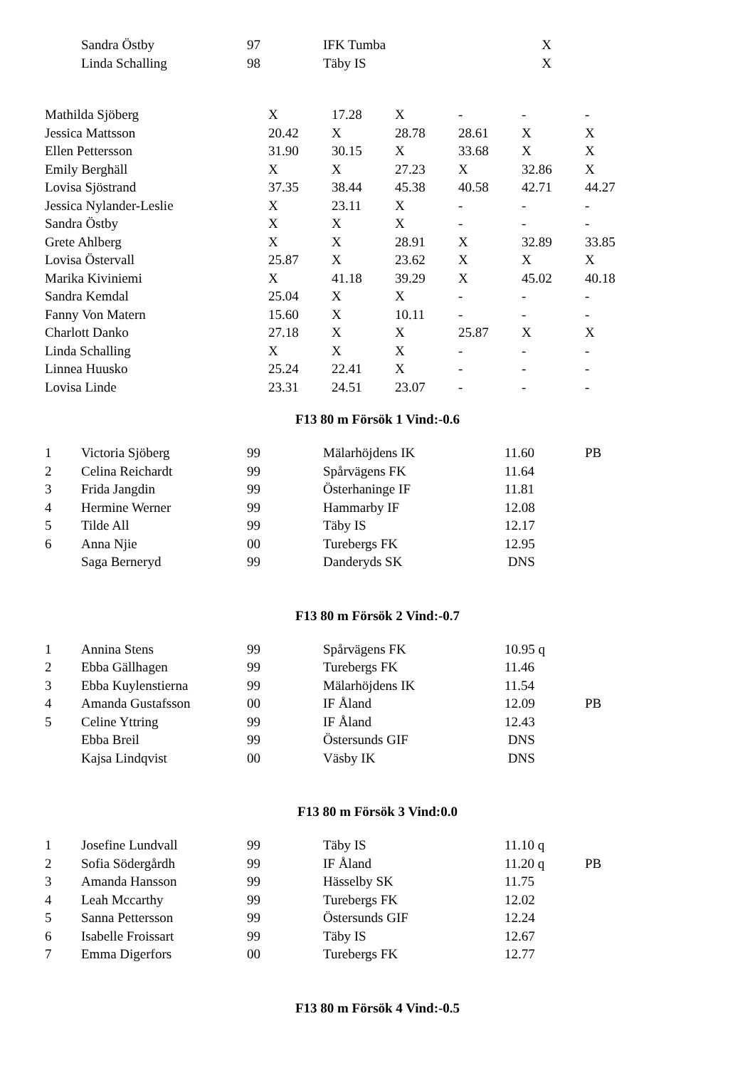| | Sandra Östby | 97 | IFK Tumba | X | |
| | Linda Schalling | 98 | Täby IS | X | |
| Mathilda Sjöberg | X | 17.28 | X | - | - | - |
| Jessica Mattsson | 20.42 | X | 28.78 | 28.61 | X | X |
| Ellen Pettersson | 31.90 | 30.15 | X | 33.68 | X | X |
| Emily Berghäll | X | X | 27.23 | X | 32.86 | X |
| Lovisa Sjöstrand | 37.35 | 38.44 | 45.38 | 40.58 | 42.71 | 44.27 |
| Jessica Nylander-Leslie | X | 23.11 | X | - | - | - |
| Sandra Östby | X | X | X | - | - | - |
| Grete Ahlberg | X | X | 28.91 | X | 32.89 | 33.85 |
| Lovisa Östervall | 25.87 | X | 23.62 | X | X | X |
| Marika Kiviniemi | X | 41.18 | 39.29 | X | 45.02 | 40.18 |
| Sandra Kemdal | 25.04 | X | X | - | - | - |
| Fanny Von Matern | 15.60 | X | 10.11 | - | - | - |
| Charlott Danko | 27.18 | X | X | 25.87 | X | X |
| Linda Schalling | X | X | X | - | - | - |
| Linnea Huusko | 25.24 | 22.41 | X | - | - | - |
| Lovisa Linde | 23.31 | 24.51 | 23.07 | - | - | - |
F13 80 m Försök 1 Vind:-0.6
| 1 | Victoria Sjöberg | 99 | Mälarhöjdens IK | 11.60 | PB |
| 2 | Celina Reichardt | 99 | Spårvägens FK | 11.64 | |
| 3 | Frida Jangdin | 99 | Österhaninge IF | 11.81 | |
| 4 | Hermine Werner | 99 | Hammarby IF | 12.08 | |
| 5 | Tilde All | 99 | Täby IS | 12.17 | |
| 6 | Anna Njie | 00 | Turebergs FK | 12.95 | |
| | Saga Berneryd | 99 | Danderyds SK | DNS | |
F13 80 m Försök 2 Vind:-0.7
| 1 | Annina Stens | 99 | Spårvägens FK | 10.95 q | |
| 2 | Ebba Gällhagen | 99 | Turebergs FK | 11.46 | |
| 3 | Ebba Kuylenstierna | 99 | Mälarhöjdens IK | 11.54 | |
| 4 | Amanda Gustafsson | 00 | IF Åland | 12.09 | PB |
| 5 | Celine Yttring | 99 | IF Åland | 12.43 | |
| | Ebba Breil | 99 | Östersunds GIF | DNS | |
| | Kajsa Lindqvist | 00 | Väsby IK | DNS | |
F13 80 m Försök 3 Vind:0.0
| 1 | Josefine Lundvall | 99 | Täby IS | 11.10 q | |
| 2 | Sofia Södergårdh | 99 | IF Åland | 11.20 q | PB |
| 3 | Amanda Hansson | 99 | Hässelby SK | 11.75 | |
| 4 | Leah Mccarthy | 99 | Turebergs FK | 12.02 | |
| 5 | Sanna Pettersson | 99 | Östersunds GIF | 12.24 | |
| 6 | Isabelle Froissart | 99 | Täby IS | 12.67 | |
| 7 | Emma Digerfors | 00 | Turebergs FK | 12.77 | |
F13 80 m Försök 4 Vind:-0.5